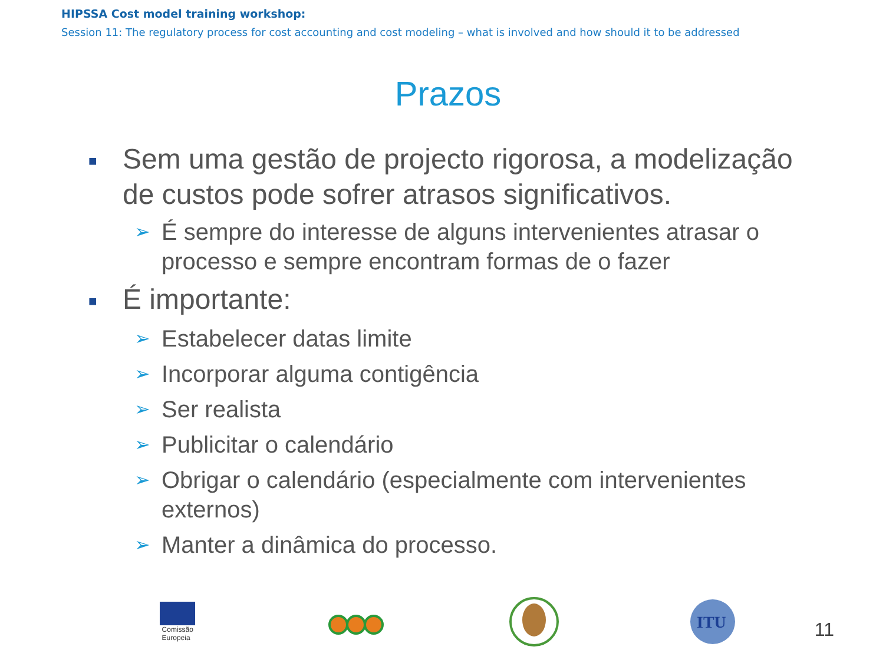HIPSSA Cost model training workshop:
Session 11: The regulatory process for cost accounting and cost modeling – what is involved and how should it to be addressed
Prazos
■ Sem uma gestão de projecto rigorosa, a modelização de custos pode sofrer atrasos significativos.
➢ É sempre do interesse de alguns intervenientes atrasar o processo e sempre encontram formas de o fazer
■ É importante:
➢ Estabelecer datas limite
➢ Incorporar alguma contigência
➢ Ser realista
➢ Publicitar o calendário
➢ Obrigar o calendário (especialmente com intervenientes externos)
➢ Manter a dinâmica do processo.
Comissão
Europeia
ITU
11